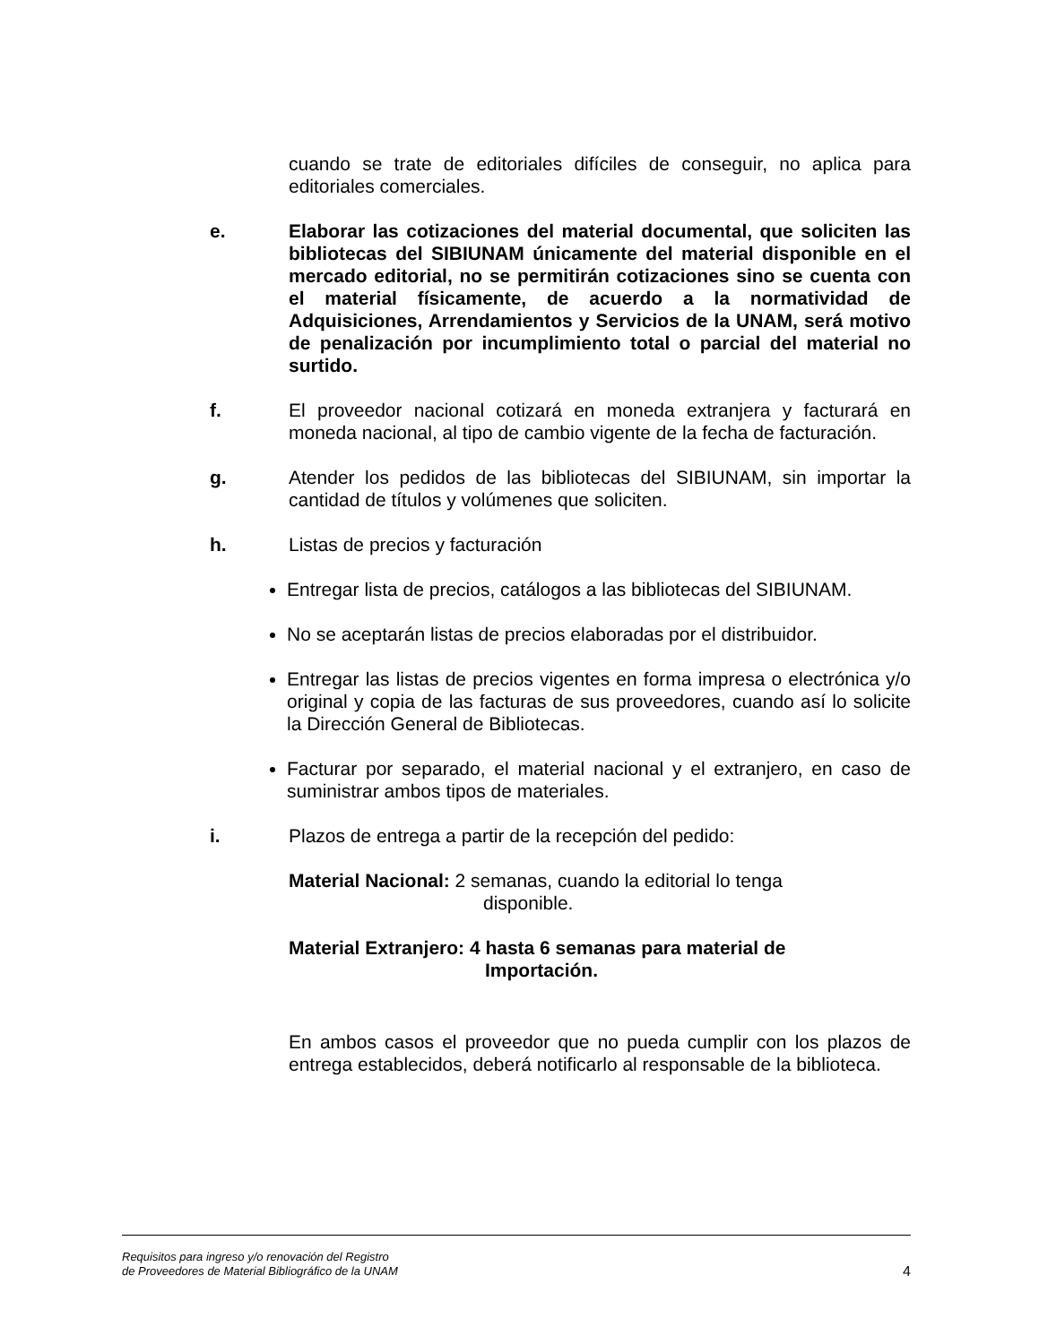cuando se trate de editoriales difíciles de conseguir, no aplica para editoriales comerciales.
e. Elaborar las cotizaciones del material documental, que soliciten las bibliotecas del SIBIUNAM únicamente del material disponible en el mercado editorial, no se permitirán cotizaciones sino se cuenta con el material físicamente, de acuerdo a la normatividad de Adquisiciones, Arrendamientos y Servicios de la UNAM, será motivo de penalización por incumplimiento total o parcial del material no surtido.
f. El proveedor nacional cotizará en moneda extranjera y facturará en moneda nacional, al tipo de cambio vigente de la fecha de facturación.
g. Atender los pedidos de las bibliotecas del SIBIUNAM, sin importar la cantidad de títulos y volúmenes que soliciten.
h. Listas de precios y facturación
Entregar lista de precios, catálogos a las bibliotecas del SIBIUNAM.
No se aceptarán listas de precios elaboradas por el distribuidor.
Entregar las listas de precios vigentes en forma impresa o electrónica y/o original y copia de las facturas de sus proveedores, cuando así lo solicite la Dirección General de Bibliotecas.
Facturar por separado, el material nacional y el extranjero, en caso de suministrar ambos tipos de materiales.
i. Plazos de entrega a partir de la recepción del pedido:
Material Nacional: 2 semanas, cuando la editorial lo tenga
disponible.
Material Extranjero: 4 hasta 6 semanas para material de
Importación.
En ambos casos el proveedor que no pueda cumplir con los plazos de entrega establecidos, deberá notificarlo al responsable de la biblioteca.
Requisitos para ingreso y/o renovación del Registro
de Proveedores de Material Bibliográfico de la UNAM
4